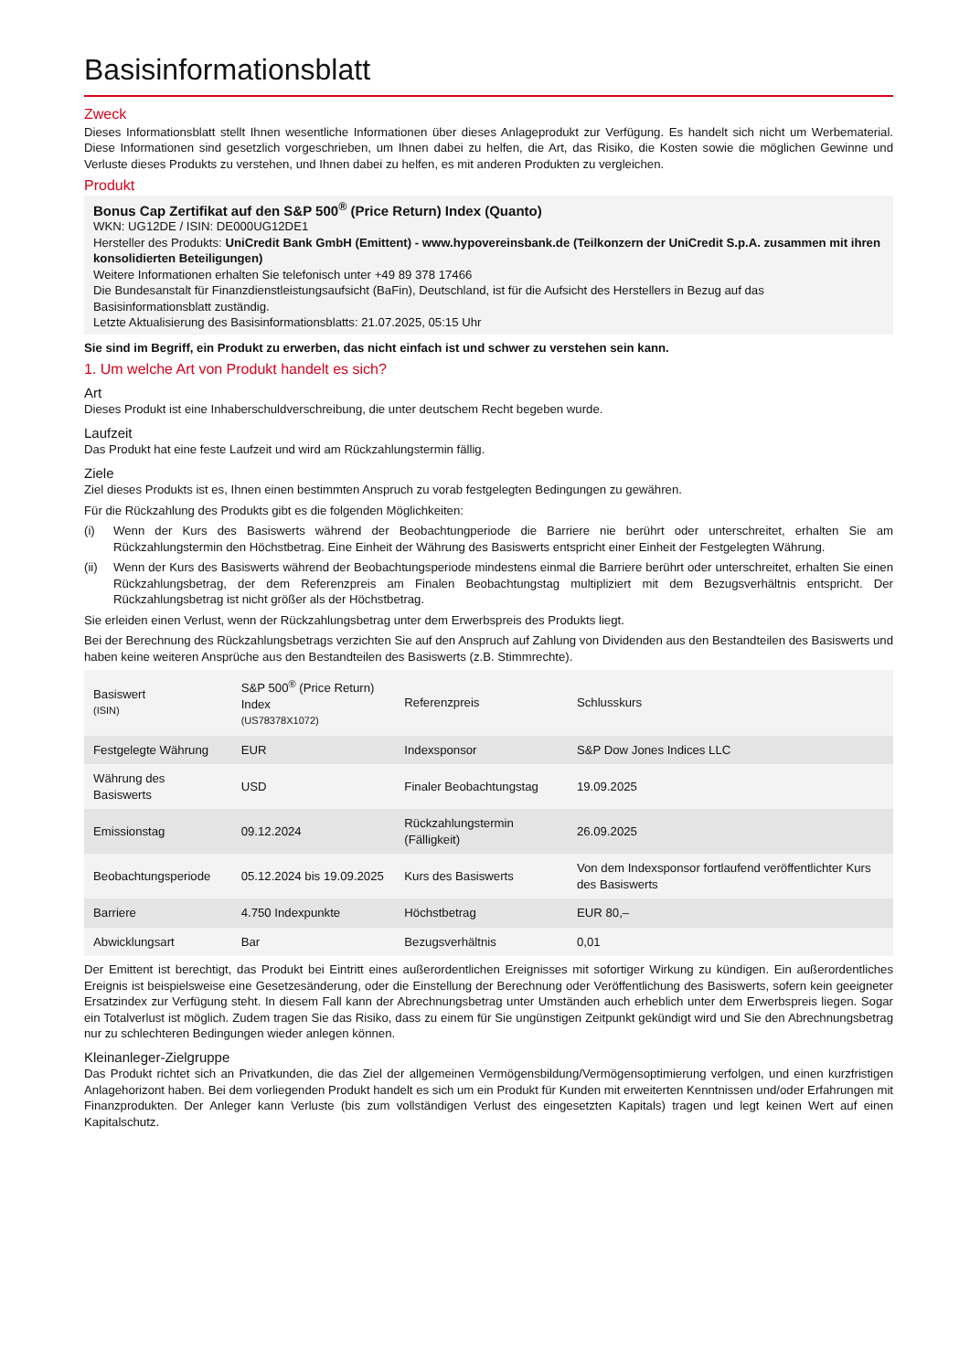Basisinformationsblatt
Zweck
Dieses Informationsblatt stellt Ihnen wesentliche Informationen über dieses Anlageprodukt zur Verfügung. Es handelt sich nicht um Werbematerial. Diese Informationen sind gesetzlich vorgeschrieben, um Ihnen dabei zu helfen, die Art, das Risiko, die Kosten sowie die möglichen Gewinne und Verluste dieses Produkts zu verstehen, und Ihnen dabei zu helfen, es mit anderen Produkten zu vergleichen.
Produkt
Bonus Cap Zertifikat auf den S&P 500<sup>®</sup> (Price Return) Index (Quanto)
WKN: UG12DE / ISIN: DE000UG12DE1
Hersteller des Produkts: UniCredit Bank GmbH (Emittent) - www.hypovereinsbank.de (Teilkonzern der UniCredit S.p.A. zusammen mit ihren konsolidierten Beteiligungen)
Weitere Informationen erhalten Sie telefonisch unter +49 89 378 17466
Die Bundesanstalt für Finanzdienstleistungsaufsicht (BaFin), Deutschland, ist für die Aufsicht des Herstellers in Bezug auf das Basisinformationsblatt zuständig.
Letzte Aktualisierung des Basisinformationsblatts: 21.07.2025, 05:15 Uhr
Sie sind im Begriff, ein Produkt zu erwerben, das nicht einfach ist und schwer zu verstehen sein kann.
1. Um welche Art von Produkt handelt es sich?
Art
Dieses Produkt ist eine Inhaberschuldverschreibung, die unter deutschem Recht begeben wurde.
Laufzeit
Das Produkt hat eine feste Laufzeit und wird am Rückzahlungstermin fällig.
Ziele
Ziel dieses Produkts ist es, Ihnen einen bestimmten Anspruch zu vorab festgelegten Bedingungen zu gewähren.
Für die Rückzahlung des Produkts gibt es die folgenden Möglichkeiten:
(i) Wenn der Kurs des Basiswerts während der Beobachtungperiode die Barriere nie berührt oder unterschreitet, erhalten Sie am Rückzahlungstermin den Höchstbetrag. Eine Einheit der Währung des Basiswerts entspricht einer Einheit der Festgelegten Währung.
(ii) Wenn der Kurs des Basiswerts während der Beobachtungsperiode mindestens einmal die Barriere berührt oder unterschreitet, erhalten Sie einen Rückzahlungsbetrag, der dem Referenzpreis am Finalen Beobachtungstag multipliziert mit dem Bezugsverhältnis entspricht. Der Rückzahlungsbetrag ist nicht größer als der Höchstbetrag.
Sie erleiden einen Verlust, wenn der Rückzahlungsbetrag unter dem Erwerbspreis des Produkts liegt.
Bei der Berechnung des Rückzahlungsbetrags verzichten Sie auf den Anspruch auf Zahlung von Dividenden aus den Bestandteilen des Basiswerts und haben keine weiteren Ansprüche aus den Bestandteilen des Basiswerts (z.B. Stimmrechte).
| Basiswert (ISIN) | S&P 500<sup>®</sup> (Price Return) Index (US78378X1072) | Referenzpreis | Schlusskurs |
| Festgelegte Währung | EUR | Indexsponsor | S&P Dow Jones Indices LLC |
| Währung des Basiswerts | USD | Finaler Beobachtungstag | 19.09.2025 |
| Emissionstag | 09.12.2024 | Rückzahlungstermin (Fälligkeit) | 26.09.2025 |
| Beobachtungsperiode | 05.12.2024 bis 19.09.2025 | Kurs des Basiswerts | Von dem Indexsponsor fortlaufend veröffentlichter Kurs des Basiswerts |
| Barriere | 4.750 Indexpunkte | Höchstbetrag | EUR 80,– |
| Abwicklungsart | Bar | Bezugsverhältnis | 0,01 |
Der Emittent ist berechtigt, das Produkt bei Eintritt eines außerordentlichen Ereignisses mit sofortiger Wirkung zu kündigen. Ein außerordentliches Ereignis ist beispielsweise eine Gesetzesänderung, oder die Einstellung der Berechnung oder Veröffentlichung des Basiswerts, sofern kein geeigneter Ersatzindex zur Verfügung steht. In diesem Fall kann der Abrechnungsbetrag unter Umständen auch erheblich unter dem Erwerbspreis liegen. Sogar ein Totalverlust ist möglich. Zudem tragen Sie das Risiko, dass zu einem für Sie ungünstigen Zeitpunkt gekündigt wird und Sie den Abrechnungsbetrag nur zu schlechteren Bedingungen wieder anlegen können.
Kleinanleger-Zielgruppe
Das Produkt richtet sich an Privatkunden, die das Ziel der allgemeinen Vermögensbildung/Vermögensoptimierung verfolgen, und einen kurzfristigen Anlagehorizont haben. Bei dem vorliegenden Produkt handelt es sich um ein Produkt für Kunden mit erweiterten Kenntnissen und/oder Erfahrungen mit Finanzprodukten. Der Anleger kann Verluste (bis zum vollständigen Verlust des eingesetzten Kapitals) tragen und legt keinen Wert auf einen Kapitalschutz.